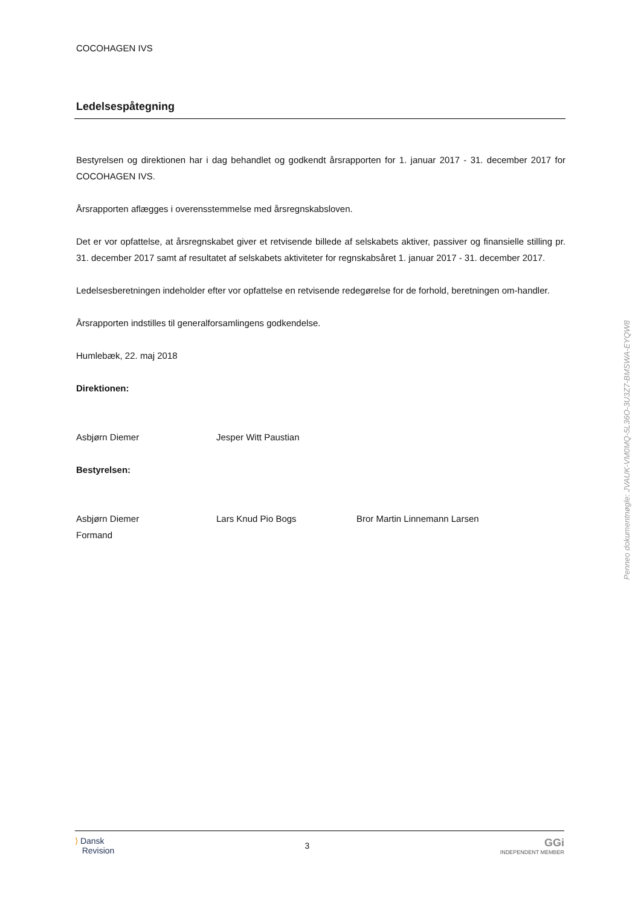COCOHAGEN IVS
Ledelsespåtegning
Bestyrelsen og direktionen har i dag behandlet og godkendt årsrapporten for 1. januar 2017 - 31. december 2017 for COCOHAGEN IVS.
Årsrapporten aflægges i overensstemmelse med årsregnskabsloven.
Det er vor opfattelse, at årsregnskabet giver et retvisende billede af selskabets aktiver, passiver og finansielle stilling pr. 31. december 2017 samt af resultatet af selskabets aktiviteter for regnskabsåret 1. januar 2017 - 31. december 2017.
Ledelsesberetningen indeholder efter vor opfattelse en retvisende redegørelse for de forhold, beretningen om-handler.
Årsrapporten indstilles til generalforsamlingens godkendelse.
Humlebæk, 22. maj 2018
Direktionen:
Asbjørn Diemer Jesper Witt Paustian
Bestyrelsen:
Asbjørn Diemer
Formand
Lars Knud Pio Bogs Bror Martin Linnemann Larsen
Penneo dokumentnøgle: JVAUK-VM0MQ-5L36O-3U3Z7-BMSWA-EYQW8
⟩ Dansk
Revision
3
GGi
INDEPENDENT MEMBER